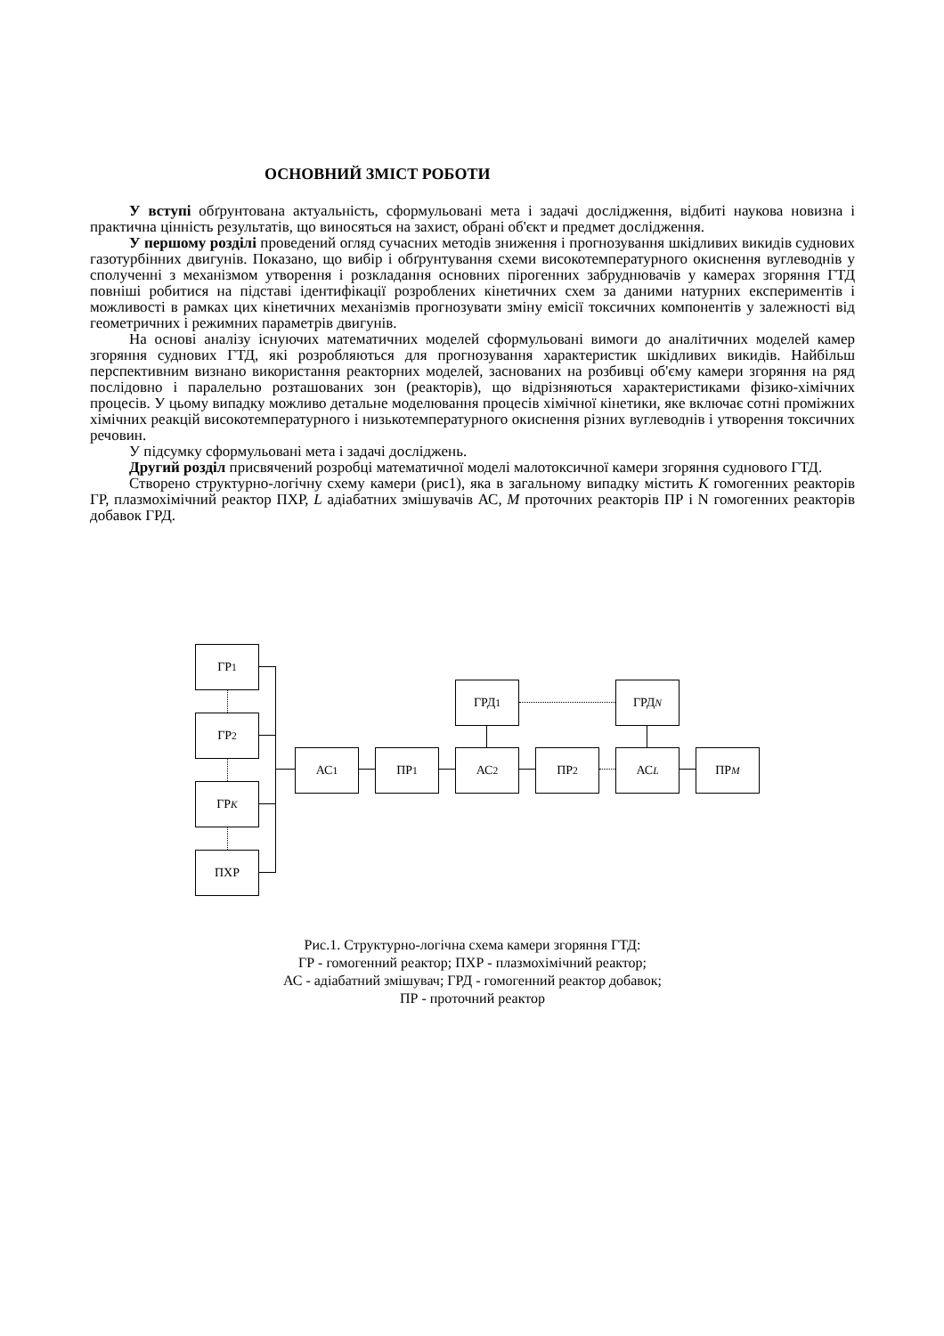ОСНОВНИЙ ЗМІСТ РОБОТИ
У вступі обґрунтована актуальність, сформульовані мета і задачі дослідження, відбиті наукова новизна і практична цінність результатів, що виносяться на захист, обрані об'єкт и предмет дослідження.
У першому розділі проведений огляд сучасних методів зниження і прогнозування шкідливих викидів суднових газотурбінних двигунів. Показано, що вибір і обґрунтування схеми високотемпературного окиснення вуглеводнів у сполученні з механізмом утворення і розкладання основних пірогенних забруднювачів у камерах згоряння ГТД повніші робитися на підставі ідентифікації розроблених кінетичних схем за даними натурних експериментів і можливості в рамках цих кінетичних механізмів прогнозувати зміну емісії токсичних компонентів у залежності від геометричних і режимних параметрів двигунів.
На основі аналізу існуючих математичних моделей сформульовані вимоги до аналітичних моделей камер згоряння суднових ГТД, які розробляються для прогнозування характеристик шкідливих викидів. Найбільш перспективним визнано використання реакторних моделей, заснованих на розбивці об'єму камери згоряння на ряд послідовно і паралельно розташованих зон (реакторів), що відрізняються характеристиками фізико-хімічних процесів. У цьому випадку можливо детальне моделювання процесів хімічної кінетики, яке включає сотні проміжних хімічних реакцій високотемпературного і низькотемпературного окиснення різних вуглеводнів і утворення токсичних речовин.
У підсумку сформульовані мета і задачі досліджень.
Другий розділ присвячений розробці математичної моделі малотоксичної камери згоряння суднового ГТД.
Створено структурно-логічну схему камери (рис1), яка в загальному випадку містить К гомогенних реакторів ГР, плазмохімічний реактор ПХР, L адіабатних змішувачів АС, М проточних реакторів ПР і N гомогенних реакторів добавок ГРД.
ГР<sub>1</sub>
ГР<sub>2</sub>
ГР<sub>К</sub>
ПХР
АС<sub>1</sub> ПР<sub>1</sub> АС<sub>2</sub> ПР<sub>2</sub> АС<sub>L</sub> ПР<sub>M</sub>
ГРД<sub>1</sub> ГРД<sub>N</sub>
Рис.1. Структурно-логічна схема камери згоряння ГТД:
ГР - гомогенний реактор; ПХР - плазмохімічний реактор;
АС - адіабатний змішувач; ГРД - гомогенний реактор добавок;
ПР - проточний реактор